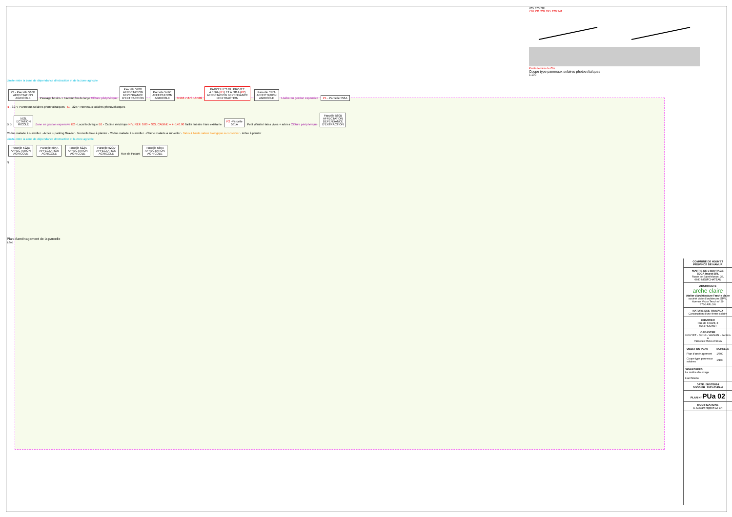705 370 705
716 231 239 245 120 241
Pente terrain de 0%
Coupe type panneaux solaires photovoltaïques
1:100
Limite entre la zone de dépendance d'extraction et de la zone agricole
P3 - Parcelle 560B
AFFECTATION
AGRICOLE Passage bovins + tracteur 8m de large Clôture périphérique Parcelle 578D
AFFECTATION
DEPENDANCE
D'EXTRACTION Parcelle 549C
AFFECTATION
AGRICOLE 3.963 7.873 10.582 PARCELLES DU PROJET
A 556A (P1) ET A 581A (P2)
AFFECTATION DEPENDANCE
D'EXTRACTION Parcelle 557A
AFFECTATION
AGRICOLE Lisière en gestion expensive P1 - Parcelle 556A
I1 - 3277 Panneaux solaires photovoltaïques I1 - 3277 Panneaux solaires photovoltaïques
B B 552L
ECTATION
RICOLE Zone en gestion expensive B2 - Local technique B1 - Cabine éléctrique NIV. REF. 0.00 = SOL CABINE = +- 140.90 Taillis linéaire Haie existante P2 -Parcelle
581A Petit Wanlin Haies vives + arbres Clôture périphérique Parcelle 580B
AFFECTATION
DEPENDANCE
D'EXTRACTION
Chêne malade à surveiller · Accès + parking Gravier · Nouvelle haie à planter · Chêne malade à surveiller · Chêne malade à surveiller · Talus à haute valeur biologique à conserver · Arbre à planter
Limite entre la zone de dépendance d'extraction et la zone agricole
Parcelle 522B
AFFECTATION
AGRICOLE Parcelle 584A
AFFECTATION
AGRICOLE Parcelle 622A
AFFECTATION
AGRICOLE Parcelle 520D
AFFECTATION
AGRICOLE Rue de Focant Parcelle 585A
AFFECTATION
AGRICOLE
N
Plan d'aménagement de la parcelle
1:500
COMMUNE DE HOUYET
PROVINCE DE NAMUR
MAITRE DE L'OUVRAGE
EDGA Invest SRL
Route de Saint-Monon, 36,
6840 NEUFCHATEAU
ARCHITECTE
arche claire
Atelier d'architecture l'arche claire
société civile d'architectes SPRL
Avenue Victor Tesch n° 29
6700 ARLON
NATURE DES TRAVAUX
Construction d'une ferme solaire
CHANTIER
Rue de Focant, 8
5564 HOUYET
CADASTRE
HOUYET - Div 10 - WANLIN - Section A
Parcelles 556A et 581A
| OBJET DU PLAN | ECHELLE |
| --- | --- |
| Plan d'aménagement | 1/500 |
| Coupe type panneaux solaires | 1/100 |
SIGNATURES
Le maître d'ouvrage
L'architecte
DATE: 08/07/2024
DOSSIER: 2023-234/AH
PLAN N° PUa 02
MODIFICATIONS
a. Suivant rapport GFEN